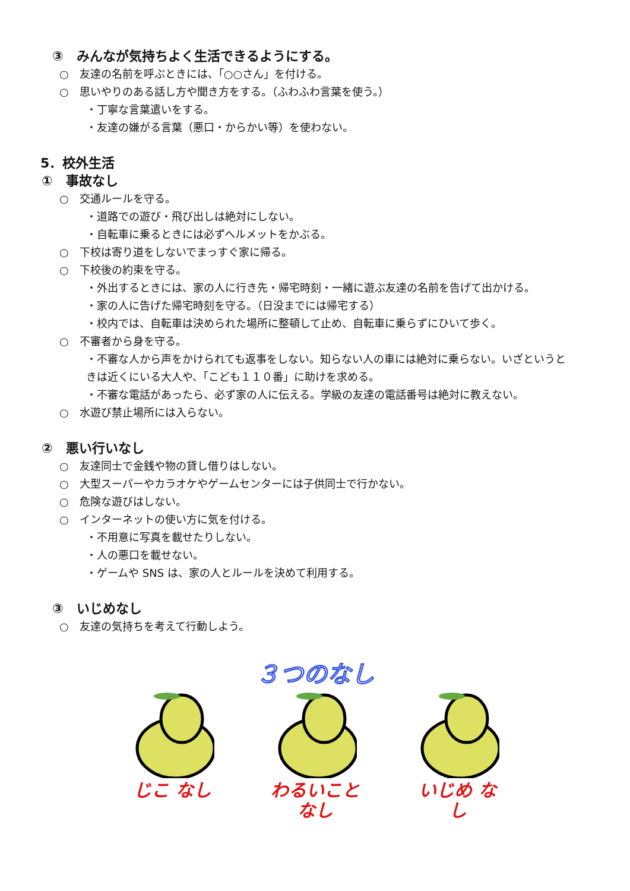③　みんなが気持ちよく生活できるようにする。
○　友達の名前を呼ぶときには、「○○さん」を付ける。
○　思いやりのある話し方や聞き方をする。（ふわふわ言葉を使う。）
・丁寧な言葉遣いをする。
・友達の嫌がる言葉（悪口・からかい等）を使わない。
5．校外生活
①　事故なし
○　交通ルールを守る。
・道路での遊び・飛び出しは絶対にしない。
・自転車に乗るときには必ずヘルメットをかぶる。
○　下校は寄り道をしないでまっすぐ家に帰る。
○　下校後の約束を守る。
・外出するときには、家の人に行き先・帰宅時刻・一緒に遊ぶ友達の名前を告げて出かける。
・家の人に告げた帰宅時刻を守る。（日没までには帰宅する）
・校内では、自転車は決められた場所に整頓して止め、自転車に乗らずにひいて歩く。
○　不審者から身を守る。
・不審な人から声をかけられても返事をしない。知らない人の車には絶対に乗らない。いざというときは近くにいる大人や、「こども１１０番」に助けを求める。
・不審な電話があったら、必ず家の人に伝える。学級の友達の電話番号は絶対に教えない。
○　水遊び禁止場所には入らない。
②　悪い行いなし
○　友達同士で金銭や物の貸し借りはしない。
○　大型スーパーやカラオケやゲームセンターには子供同士で行かない。
○　危険な遊びはしない。
○　インターネットの使い方に気を付ける。
・不用意に写真を載せたりしない。
・人の悪口を載せない。
・ゲームや SNS は、家の人とルールを決めて利用する。
③　いじめなし
○　友達の気持ちを考えて行動しよう。
３つのなし
じこ なし わるいこと なし いじめ なし